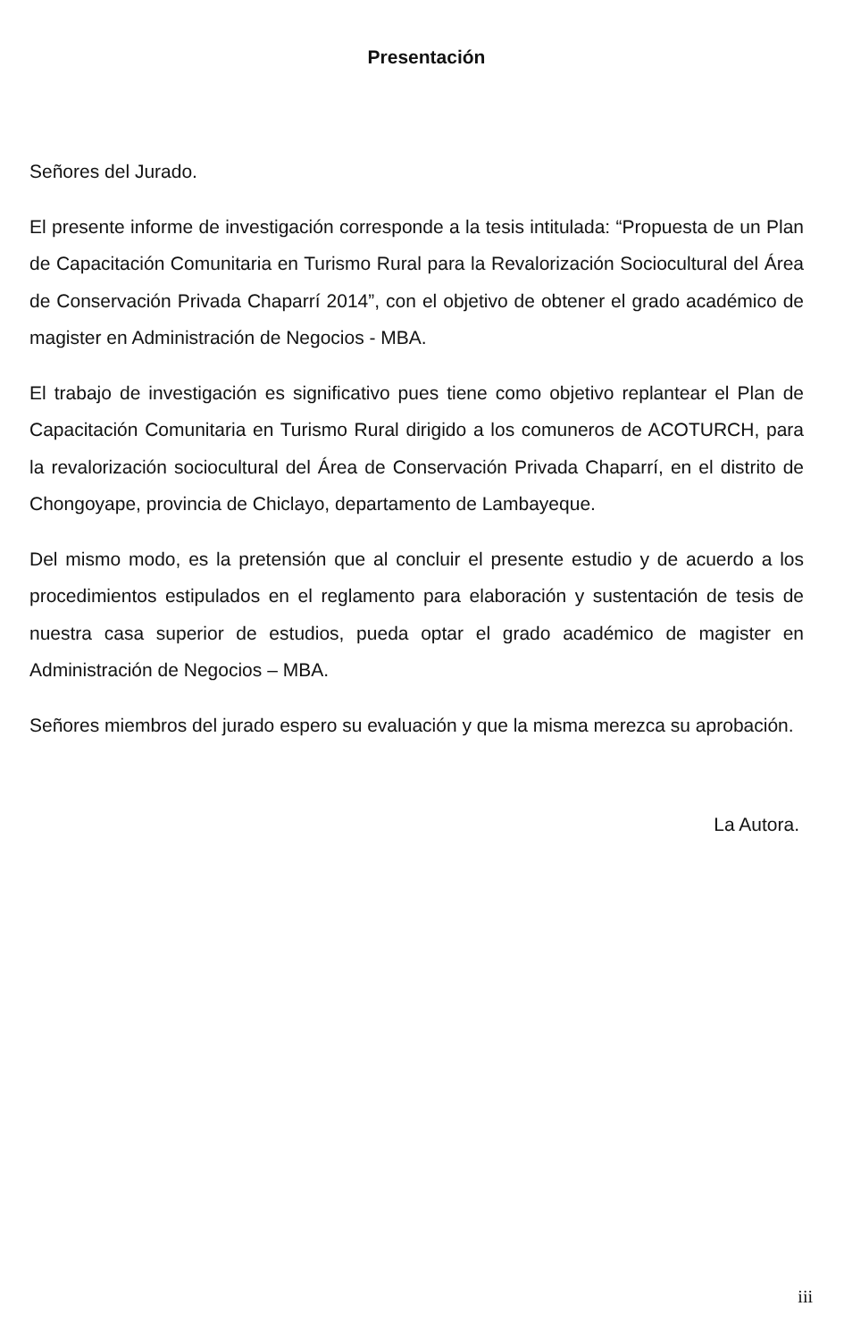Presentación
Señores del Jurado.
El presente informe de investigación corresponde a la tesis intitulada: “Propuesta de un Plan de Capacitación Comunitaria en Turismo Rural para la Revalorización Sociocultural del Área de Conservación Privada Chaparrí 2014”, con el objetivo de obtener el grado académico de magister en Administración de Negocios - MBA.
El trabajo de investigación es significativo pues tiene como objetivo replantear el Plan de Capacitación Comunitaria en Turismo Rural dirigido a los comuneros de ACOTURCH, para la revalorización sociocultural del Área de Conservación Privada Chaparrí, en el distrito de Chongoyape, provincia de Chiclayo, departamento de Lambayeque.
Del mismo modo, es la pretensión que al concluir el presente estudio y de acuerdo a los procedimientos estipulados en el reglamento para elaboración y sustentación de tesis de nuestra casa superior de estudios, pueda optar el grado académico de magister en Administración de Negocios – MBA.
Señores miembros del jurado espero su evaluación y que la misma merezca su aprobación.
La Autora.
iii